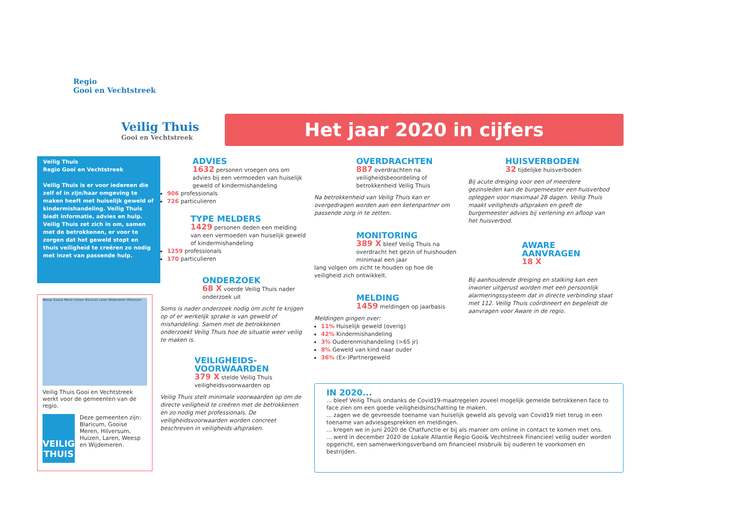Regio
Gooi en Vechtstreek
Veilig Thuis
Gooi en Vechtstreek
Het jaar 2020 in cijfers
Veilig Thuis
Regio Gooi en Vechtstreek
Veilig Thuis is er voor iedereen die zelf of in zijn/haar omgeving te maken heeft met huiselijk geweld of kindermishandeling. Veilig Thuis biedt informatie, advies en hulp. Veilig Thuis zet zich in om, samen met de betrokkenen, er voor te zorgen dat het geweld stopt en thuis veiligheid te creëren zo nodig met inzet van passende hulp.
Weesp Gooise Meren Huizen Blaricum Laren Wijdemeren Hilversum
Veilig Thuis Gooi en Vechtstreek werkt voor de gemeenten van de regio.
VEILIG THUIS
Deze gemeenten zijn: Blaricum, Gooise Meren, Hilversum, Huizen, Laren, Weesp en Wijdemeren.
ADVIES
1632 personen vroegen ons om advies bij een vermoeden van huiselijk geweld of kindermishandeling
906 professionals
726 particulieren
TYPE MELDERS
1429 personen deden een melding van een vermoeden van huiselijk geweld of kindermishandeling
1259 professionals
170 particulieren
ONDERZOEK
68 X voerde Veilig Thuis nader onderzoek uit
Soms is nader onderzoek nodig om zicht te krijgen op of er werkelijk sprake is van geweld of mishandeling. Samen met de betrokkenen onderzoekt Veilig Thuis hoe de situatie weer veilig te maken is.
VEILIGHEIDS-
VOORWAARDEN
379 X stelde Veilig Thuis veiligheidsvoorwaarden op
Veilig Thuis stelt minimale voorwaarden op om de directe veiligheid te creëren met de betrokkenen en zo nodig met professionals. De veiligheidsvoorwaarden worden concreet beschreven in veiligheids-afspraken.
OVERDRACHTEN
887 overdrachten na veiligheidsbeoordeling of betrokkenheid Veilig Thuis
Na betrokkenheid van Veilig Thuis kan er overgedragen worden aan een ketenpartner om passende zorg in te zetten.
MONITORING
389 X bleef Veilig Thuis na overdracht het gezin of huishouden minimaal een jaar
lang volgen om zicht te houden op hoe de veiligheid zich ontwikkelt.
MELDING
1459 meldingen op jaarbasis
Meldingen gingen over:
11% Huiselijk geweld (overig)
42% Kindermishandeling
3% Ouderenmishandeling (>65 jr)
8% Geweld van kind naar ouder
36% (Ex-)Partnergeweld
HUISVERBODEN
32 tijdelijke huisverboden
Bij acute dreiging voor een of meerdere gezinsleden kan de burgemeester een huisverbod opleggen voor maximaal 28 dagen. Veilig Thuis maakt veiligheids-afspraken en geeft de burgemeester advies bij verlening en afloop van het huisverbod.
AWARE
AANVRAGEN
18 X
Bij aanhoudende dreiging en stalking kan een inwoner uitgerust worden met een persoonlijk alarmeringssysteem dat in directe verbinding staat met 112. Veilig Thuis coördineert en begeleidt de aanvragen voor Aware in de regio.
IN 2020...
... bleef Veilig Thuis ondanks de Covid19-maatregelen zoveel mogelijk gemelde betrokkenen face to face zien om een goede veiligheidsinschatting te maken.
... zagen we de gevreesde toename van huiselijk geweld als gevolg van Covid19 niet terug in een toename van adviesgesprekken en meldingen.
... kregen we in juni 2020 de Chatfunctie er bij als manier om online in contact te komen met ons.
... werd in december 2020 de Lokale Allantie Regio Gooi& Vechtstreek Financieel veilig ouder worden opgericht, een samenwerkingsverband om financieel misbruik bij ouderen te voorkomen en bestrijden.